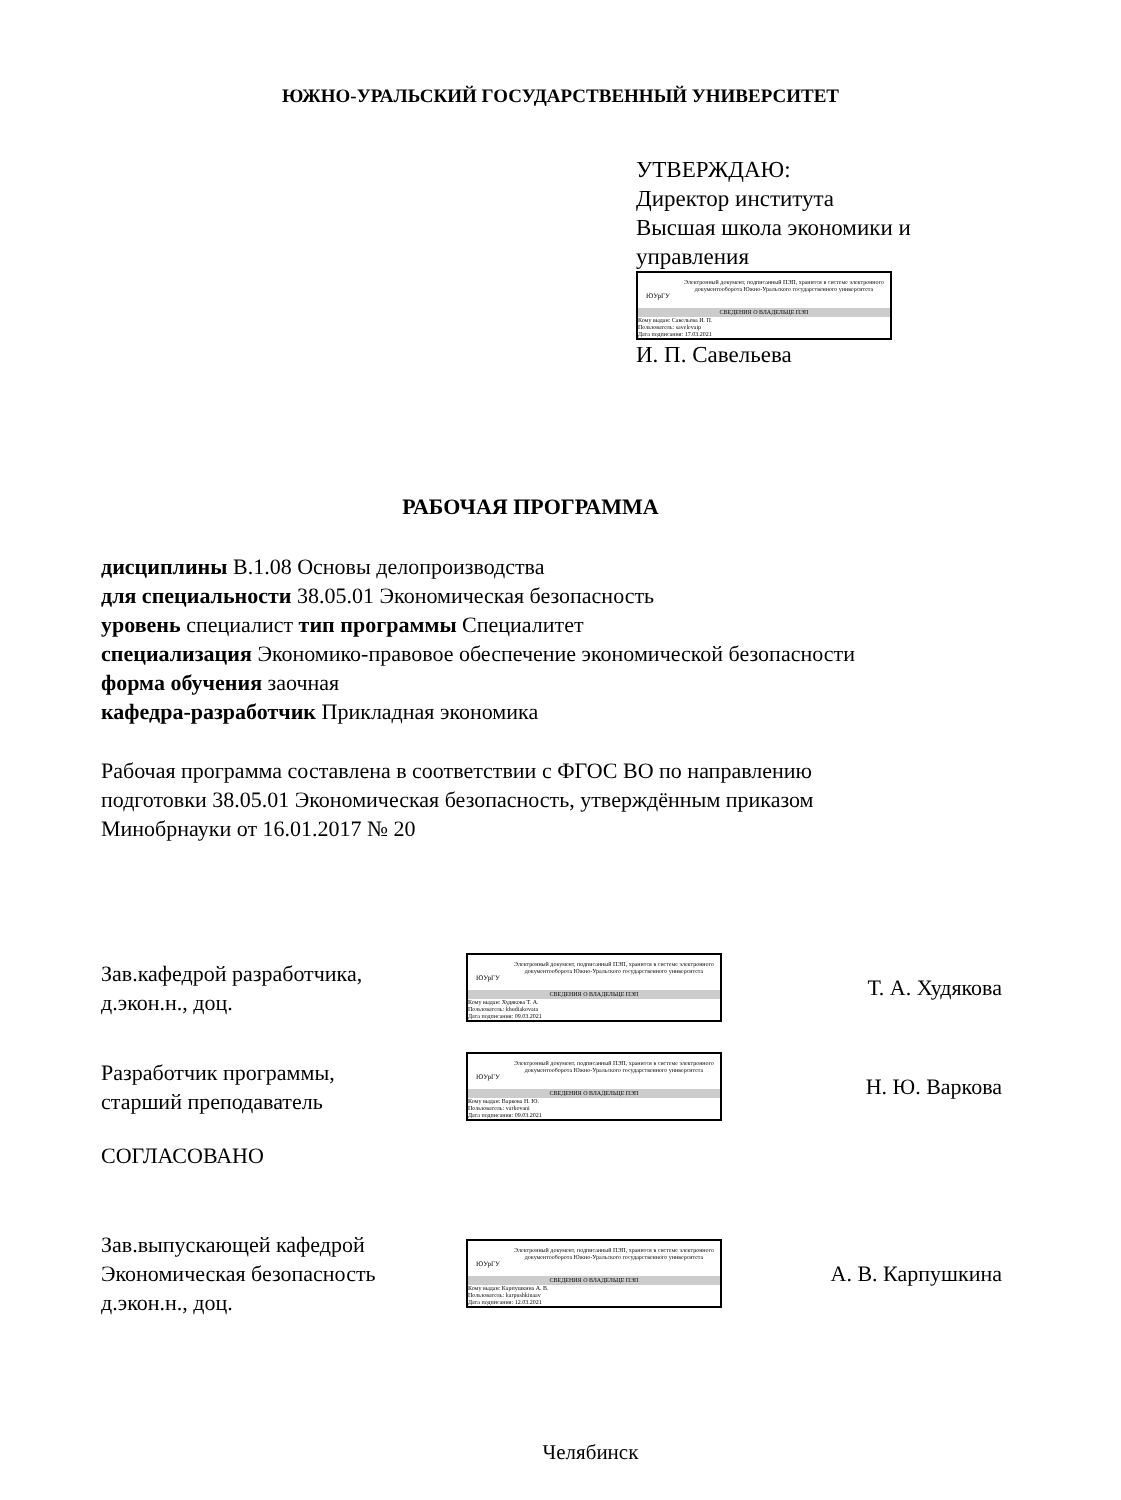ЮЖНО-УРАЛЬСКИЙ ГОСУДАРСТВЕННЫЙ УНИВЕРСИТЕТ
УТВЕРЖДАЮ:
Директор института
Высшая школа экономики и управления
ЮУрГУ
Электронный документ, подписанный ПЭП, хранится в системе электронного документооборота Южно-Уральского государственного университета
СВЕДЕНИЯ О ВЛАДЕЛЬЦЕ ПЭП
Кому выдан: Савельева И. П.
Пользователь: savelevaip
Дата подписания: 17.03.2021
И. П. Савельева
РАБОЧАЯ ПРОГРАММА
дисциплины В.1.08 Основы делопроизводства
для специальности 38.05.01 Экономическая безопасность
уровень специалист тип программы Специалитет
специализация Экономико-правовое обеспечение экономической безопасности
форма обучения заочная
кафедра-разработчик Прикладная экономика
Рабочая программа составлена в соответствии с ФГОС ВО по направлению подготовки 38.05.01 Экономическая безопасность, утверждённым приказом Минобрнауки от 16.01.2017 № 20
Зав.кафедрой разработчика,
д.экон.н., доц.
ЮУрГУ
Электронный документ, подписанный ПЭП, хранится в системе электронного документооборота Южно-Уральского государственного университета
СВЕДЕНИЯ О ВЛАДЕЛЬЦЕ ПЭП
Кому выдан: Худякова Т. А.
Пользователь: khudiakovata
Дата подписания: 09.03.2021
Т. А. Худякова
Разработчик программы,
старший преподаватель
ЮУрГУ
Электронный документ, подписанный ПЭП, хранится в системе электронного документооборота Южно-Уральского государственного университета
СВЕДЕНИЯ О ВЛАДЕЛЬЦЕ ПЭП
Кому выдан: Варкова Н. Ю.
Пользователь: varkovani
Дата подписания: 09.03.2021
Н. Ю. Варкова
СОГЛАСОВАНО
Зав.выпускающей кафедрой
Экономическая безопасность
д.экон.н., доц.
ЮУрГУ
Электронный документ, подписанный ПЭП, хранится в системе электронного документооборота Южно-Уральского государственного университета
СВЕДЕНИЯ О ВЛАДЕЛЬЦЕ ПЭП
Кому выдан: Карпушкина А. В.
Пользователь: karpushkinaav
Дата подписания: 12.03.2021
А. В. Карпушкина
Челябинск